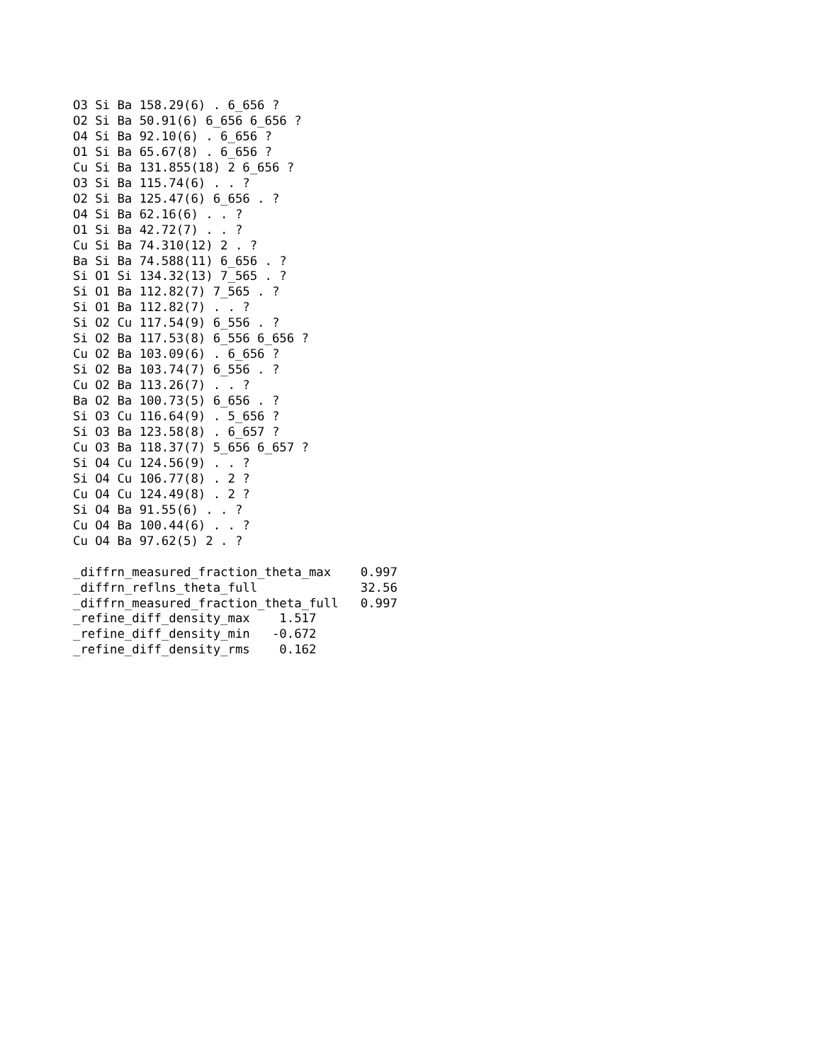O3 Si Ba 158.29(6) . 6_656 ?
O2 Si Ba 50.91(6) 6_656 6_656 ?
O4 Si Ba 92.10(6) . 6_656 ?
O1 Si Ba 65.67(8) . 6_656 ?
Cu Si Ba 131.855(18) 2 6_656 ?
O3 Si Ba 115.74(6) . . ?
O2 Si Ba 125.47(6) 6_656 . ?
O4 Si Ba 62.16(6) . . ?
O1 Si Ba 42.72(7) . . ?
Cu Si Ba 74.310(12) 2 . ?
Ba Si Ba 74.588(11) 6_656 . ?
Si O1 Si 134.32(13) 7_565 . ?
Si O1 Ba 112.82(7) 7_565 . ?
Si O1 Ba 112.82(7) . . ?
Si O2 Cu 117.54(9) 6_556 . ?
Si O2 Ba 117.53(8) 6_556 6_656 ?
Cu O2 Ba 103.09(6) . 6_656 ?
Si O2 Ba 103.74(7) 6_556 . ?
Cu O2 Ba 113.26(7) . . ?
Ba O2 Ba 100.73(5) 6_656 . ?
Si O3 Cu 116.64(9) . 5_656 ?
Si O3 Ba 123.58(8) . 6_657 ?
Cu O3 Ba 118.37(7) 5_656 6_657 ?
Si O4 Cu 124.56(9) . . ?
Si O4 Cu 106.77(8) . 2 ?
Cu O4 Cu 124.49(8) . 2 ?
Si O4 Ba 91.55(6) . . ?
Cu O4 Ba 100.44(6) . . ?
Cu O4 Ba 97.62(5) 2 . ?

_diffrn_measured_fraction_theta_max    0.997
_diffrn_reflns_theta_full              32.56
_diffrn_measured_fraction_theta_full   0.997
_refine_diff_density_max    1.517
_refine_diff_density_min   -0.672
_refine_diff_density_rms    0.162